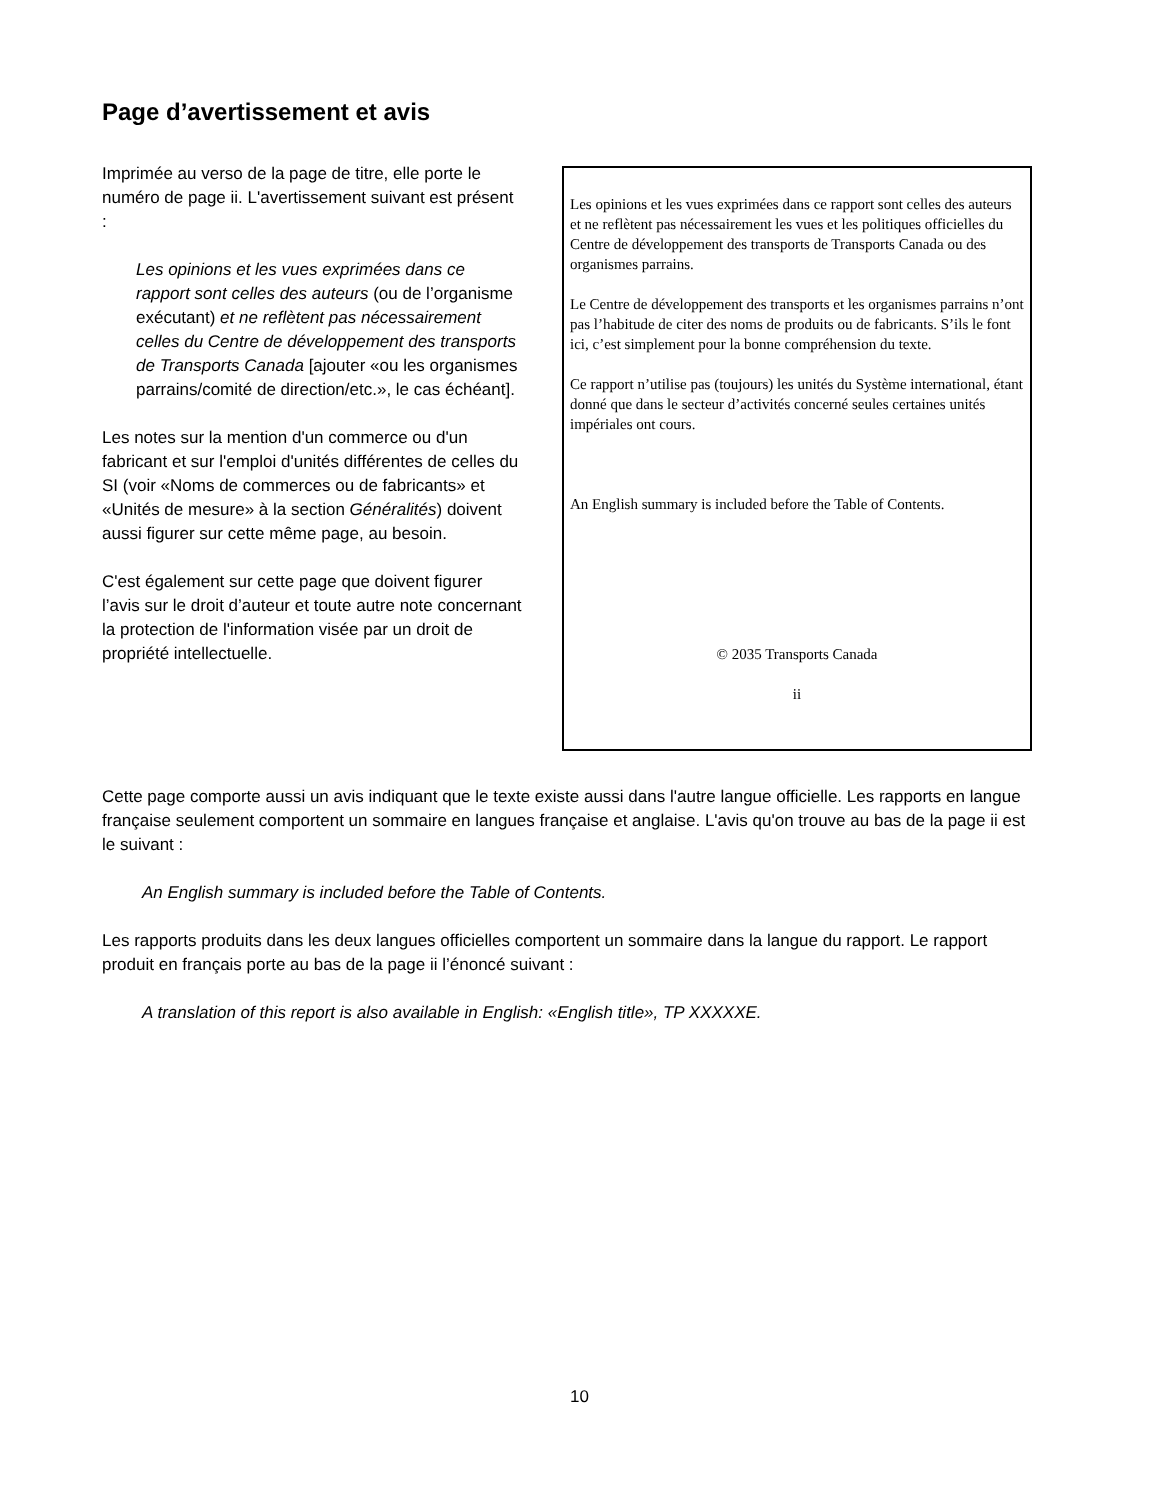Page d’avertissement et avis
Imprimée au verso de la page de titre, elle porte le numéro de page ii. L'avertissement suivant est présent :
Les opinions et les vues exprimées dans ce rapport sont celles des auteurs (ou de l’organisme exécutant) et ne reflètent pas nécessairement celles du Centre de développement des transports de Transports Canada [ajouter «ou les organismes parrains/comité de direction/etc.», le cas échéant].
Les notes sur la mention d'un commerce ou d'un fabricant et sur l'emploi d'unités différentes de celles du SI (voir «Noms de commerces ou de fabricants» et «Unités de mesure» à la section Généralités) doivent aussi figurer sur cette même page, au besoin.
C'est également sur cette page que doivent figurer l’avis sur le droit d’auteur et toute autre note concernant la protection de l'information visée par un droit de propriété intellectuelle.
Les opinions et les vues exprimées dans ce rapport sont celles des auteurs et ne reflètent pas nécessairement les vues et les politiques officielles du Centre de développement des transports de Transports Canada ou des organismes parrains.
Le Centre de développement des transports et les organismes parrains n’ont pas l’habitude de citer des noms de produits ou de fabricants. S’ils le font ici, c’est simplement pour la bonne compréhension du texte.
Ce rapport n’utilise pas (toujours) les unités du Système international, étant donné que dans le secteur d’activités concerné seules certaines unités impériales ont cours.
An English summary is included before the Table of Contents.
© 2035 Transports Canada
ii
Cette page comporte aussi un avis indiquant que le texte existe aussi dans l'autre langue officielle. Les rapports en langue française seulement comportent un sommaire en langues française et anglaise. L'avis qu'on trouve au bas de la page ii est le suivant :
An English summary is included before the Table of Contents.
Les rapports produits dans les deux langues officielles comportent un sommaire dans la langue du rapport. Le rapport produit en français porte au bas de la page ii l’énoncé suivant :
A translation of this report is also available in English: «English title», TP XXXXXE.
10